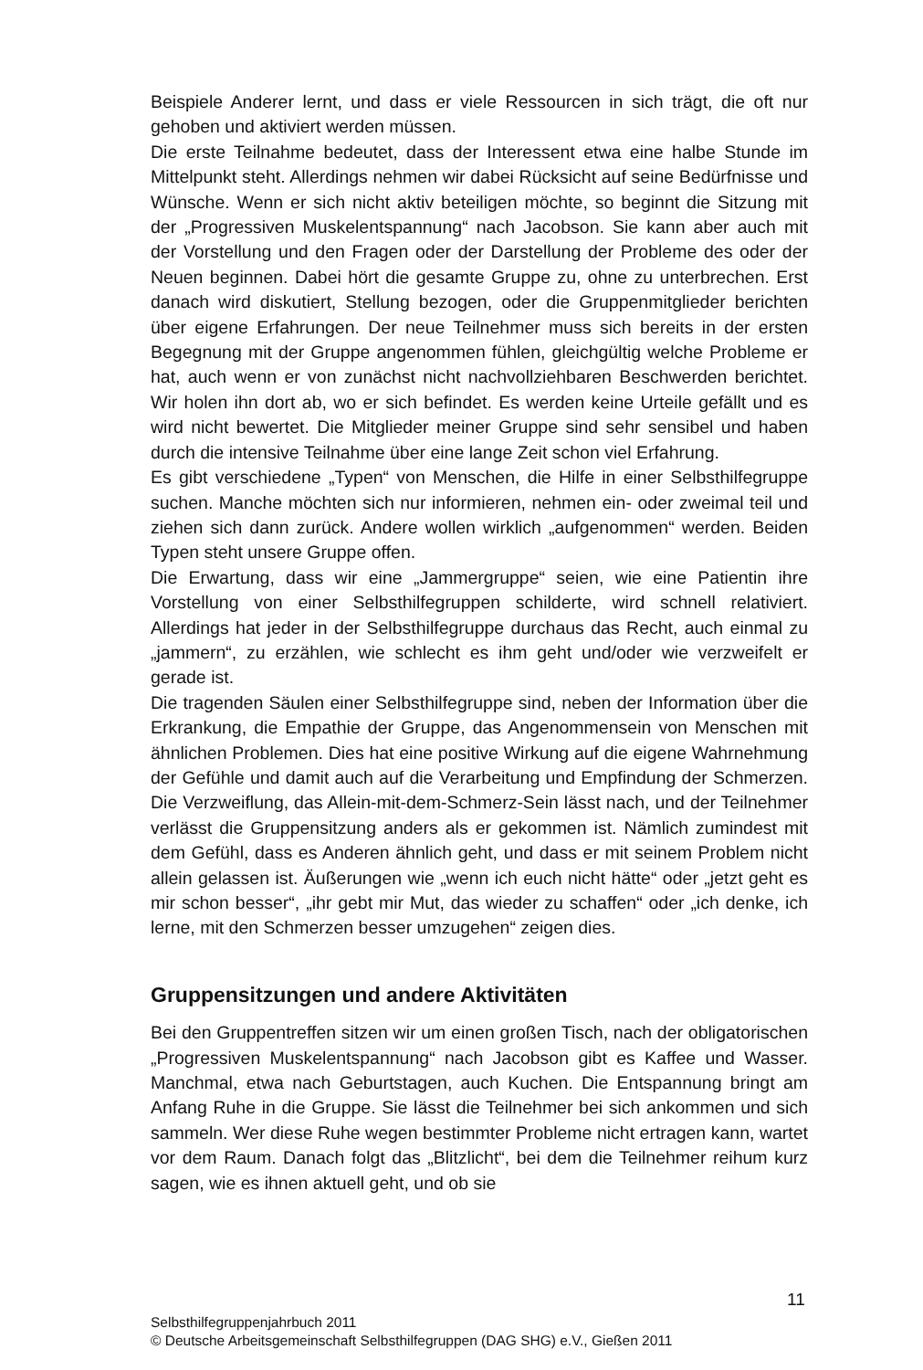Beispiele Anderer lernt, und dass er viele Ressourcen in sich trägt, die oft nur gehoben und aktiviert werden müssen.
Die erste Teilnahme bedeutet, dass der Interessent etwa eine halbe Stunde im Mittelpunkt steht. Allerdings nehmen wir dabei Rücksicht auf seine Bedürfnisse und Wünsche. Wenn er sich nicht aktiv beteiligen möchte, so beginnt die Sitzung mit der „Progressiven Muskelentspannung“ nach Jacobson. Sie kann aber auch mit der Vorstellung und den Fragen oder der Darstellung der Probleme des oder der Neuen beginnen. Dabei hört die gesamte Gruppe zu, ohne zu unterbrechen. Erst danach wird diskutiert, Stellung bezogen, oder die Gruppenmitglieder berichten über eigene Erfahrungen. Der neue Teilnehmer muss sich bereits in der ersten Begegnung mit der Gruppe angenommen fühlen, gleichgültig welche Probleme er hat, auch wenn er von zunächst nicht nachvollziehbaren Beschwerden berichtet. Wir holen ihn dort ab, wo er sich befindet. Es werden keine Urteile gefällt und es wird nicht bewertet. Die Mitglieder meiner Gruppe sind sehr sensibel und haben durch die intensive Teilnahme über eine lange Zeit schon viel Erfahrung.
Es gibt verschiedene „Typen“ von Menschen, die Hilfe in einer Selbsthilfegruppe suchen. Manche möchten sich nur informieren, nehmen ein- oder zweimal teil und ziehen sich dann zurück. Andere wollen wirklich „aufgenommen“ werden. Beiden Typen steht unsere Gruppe offen.
Die Erwartung, dass wir eine „Jammergruppe“ seien, wie eine Patientin ihre Vorstellung von einer Selbsthilfegruppen schilderte, wird schnell relativiert. Allerdings hat jeder in der Selbsthilfegruppe durchaus das Recht, auch einmal zu „jammern“, zu erzählen, wie schlecht es ihm geht und/oder wie verzweifelt er gerade ist.
Die tragenden Säulen einer Selbsthilfegruppe sind, neben der Information über die Erkrankung, die Empathie der Gruppe, das Angenommensein von Menschen mit ähnlichen Problemen. Dies hat eine positive Wirkung auf die eigene Wahrnehmung der Gefühle und damit auch auf die Verarbeitung und Empfindung der Schmerzen. Die Verzweiflung, das Allein-mit-dem-Schmerz-Sein lässt nach, und der Teilnehmer verlässt die Gruppensitzung anders als er gekommen ist. Nämlich zumindest mit dem Gefühl, dass es Anderen ähnlich geht, und dass er mit seinem Problem nicht allein gelassen ist. Äußerungen wie „wenn ich euch nicht hätte“ oder „jetzt geht es mir schon besser“, „ihr gebt mir Mut, das wieder zu schaffen“ oder „ich denke, ich lerne, mit den Schmerzen besser umzugehen“ zeigen dies.
Gruppensitzungen und andere Aktivitäten
Bei den Gruppentreffen sitzen wir um einen großen Tisch, nach der obligatorischen „Progressiven Muskelentspannung“ nach Jacobson gibt es Kaffee und Wasser. Manchmal, etwa nach Geburtstagen, auch Kuchen. Die Entspannung bringt am Anfang Ruhe in die Gruppe. Sie lässt die Teilnehmer bei sich ankommen und sich sammeln. Wer diese Ruhe wegen bestimmter Probleme nicht ertragen kann, wartet vor dem Raum. Danach folgt das „Blitzlicht“, bei dem die Teilnehmer reihum kurz sagen, wie es ihnen aktuell geht, und ob sie
11
Selbsthilfegruppenjahrbuch 2011
© Deutsche Arbeitsgemeinschaft Selbsthilfegruppen (DAG SHG) e.V., Gießen 2011